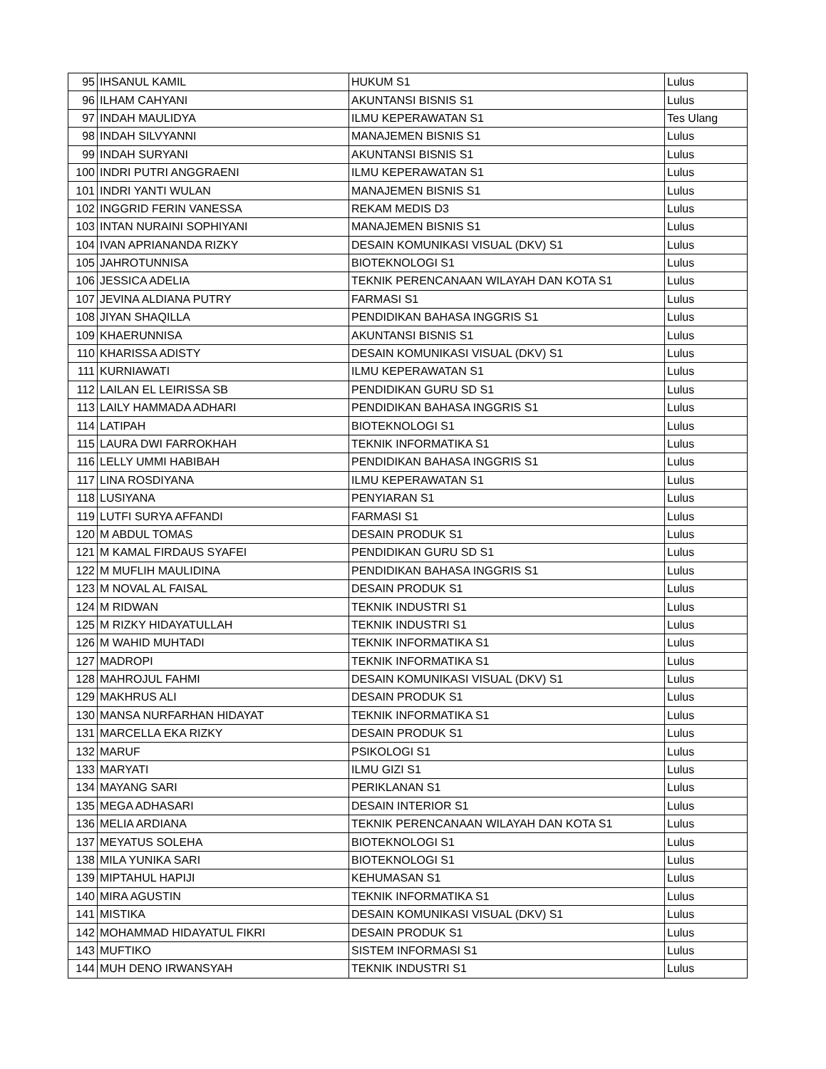| 95 | IHSANUL KAMIL | HUKUM S1 | Lulus |
| 96 | ILHAM CAHYANI | AKUNTANSI BISNIS S1 | Lulus |
| 97 | INDAH MAULIDYA | ILMU KEPERAWATAN S1 | Tes Ulang |
| 98 | INDAH SILVYANNI | MANAJEMEN BISNIS S1 | Lulus |
| 99 | INDAH SURYANI | AKUNTANSI BISNIS S1 | Lulus |
| 100 | INDRI PUTRI ANGGRAENI | ILMU KEPERAWATAN S1 | Lulus |
| 101 | INDRI YANTI WULAN | MANAJEMEN BISNIS S1 | Lulus |
| 102 | INGGRID FERIN VANESSA | REKAM MEDIS D3 | Lulus |
| 103 | INTAN NURAINI SOPHIYANI | MANAJEMEN BISNIS S1 | Lulus |
| 104 | IVAN APRIANANDA RIZKY | DESAIN KOMUNIKASI VISUAL (DKV) S1 | Lulus |
| 105 | JAHROTUNNISA | BIOTEKNOLOGI S1 | Lulus |
| 106 | JESSICA ADELIA | TEKNIK PERENCANAAN WILAYAH DAN KOTA S1 | Lulus |
| 107 | JEVINA ALDIANA PUTRY | FARMASI S1 | Lulus |
| 108 | JIYAN SHAQILLA | PENDIDIKAN BAHASA INGGRIS S1 | Lulus |
| 109 | KHAERUNNISA | AKUNTANSI BISNIS S1 | Lulus |
| 110 | KHARISSA ADISTY | DESAIN KOMUNIKASI VISUAL (DKV) S1 | Lulus |
| 111 | KURNIAWATI | ILMU KEPERAWATAN S1 | Lulus |
| 112 | LAILAN EL LEIRISSA SB | PENDIDIKAN GURU SD S1 | Lulus |
| 113 | LAILY HAMMADA ADHARI | PENDIDIKAN BAHASA INGGRIS S1 | Lulus |
| 114 | LATIPAH | BIOTEKNOLOGI S1 | Lulus |
| 115 | LAURA DWI FARROKHAH | TEKNIK INFORMATIKA S1 | Lulus |
| 116 | LELLY UMMI HABIBAH | PENDIDIKAN BAHASA INGGRIS S1 | Lulus |
| 117 | LINA ROSDIYANA | ILMU KEPERAWATAN S1 | Lulus |
| 118 | LUSIYANA | PENYIARAN S1 | Lulus |
| 119 | LUTFI SURYA AFFANDI | FARMASI S1 | Lulus |
| 120 | M ABDUL TOMAS | DESAIN PRODUK S1 | Lulus |
| 121 | M KAMAL FIRDAUS SYAFEI | PENDIDIKAN GURU SD S1 | Lulus |
| 122 | M MUFLIH MAULIDINA | PENDIDIKAN BAHASA INGGRIS S1 | Lulus |
| 123 | M NOVAL AL FAISAL | DESAIN PRODUK S1 | Lulus |
| 124 | M RIDWAN | TEKNIK INDUSTRI S1 | Lulus |
| 125 | M RIZKY HIDAYATULLAH | TEKNIK INDUSTRI S1 | Lulus |
| 126 | M WAHID MUHTADI | TEKNIK INFORMATIKA S1 | Lulus |
| 127 | MADROPI | TEKNIK INFORMATIKA S1 | Lulus |
| 128 | MAHROJUL FAHMI | DESAIN KOMUNIKASI VISUAL (DKV) S1 | Lulus |
| 129 | MAKHRUS ALI | DESAIN PRODUK S1 | Lulus |
| 130 | MANSA NURFARHAN HIDAYAT | TEKNIK INFORMATIKA S1 | Lulus |
| 131 | MARCELLA EKA RIZKY | DESAIN PRODUK S1 | Lulus |
| 132 | MARUF | PSIKOLOGI S1 | Lulus |
| 133 | MARYATI | ILMU GIZI S1 | Lulus |
| 134 | MAYANG SARI | PERIKLANAN S1 | Lulus |
| 135 | MEGA ADHASARI | DESAIN INTERIOR S1 | Lulus |
| 136 | MELIA ARDIANA | TEKNIK PERENCANAAN WILAYAH DAN KOTA S1 | Lulus |
| 137 | MEYATUS SOLEHA | BIOTEKNOLOGI S1 | Lulus |
| 138 | MILA YUNIKA SARI | BIOTEKNOLOGI S1 | Lulus |
| 139 | MIPTAHUL HAPIJI | KEHUMASAN S1 | Lulus |
| 140 | MIRA AGUSTIN | TEKNIK INFORMATIKA S1 | Lulus |
| 141 | MISTIKA | DESAIN KOMUNIKASI VISUAL (DKV) S1 | Lulus |
| 142 | MOHAMMAD HIDAYATUL FIKRI | DESAIN PRODUK S1 | Lulus |
| 143 | MUFTIKO | SISTEM INFORMASI S1 | Lulus |
| 144 | MUH DENO IRWANSYAH | TEKNIK INDUSTRI S1 | Lulus |